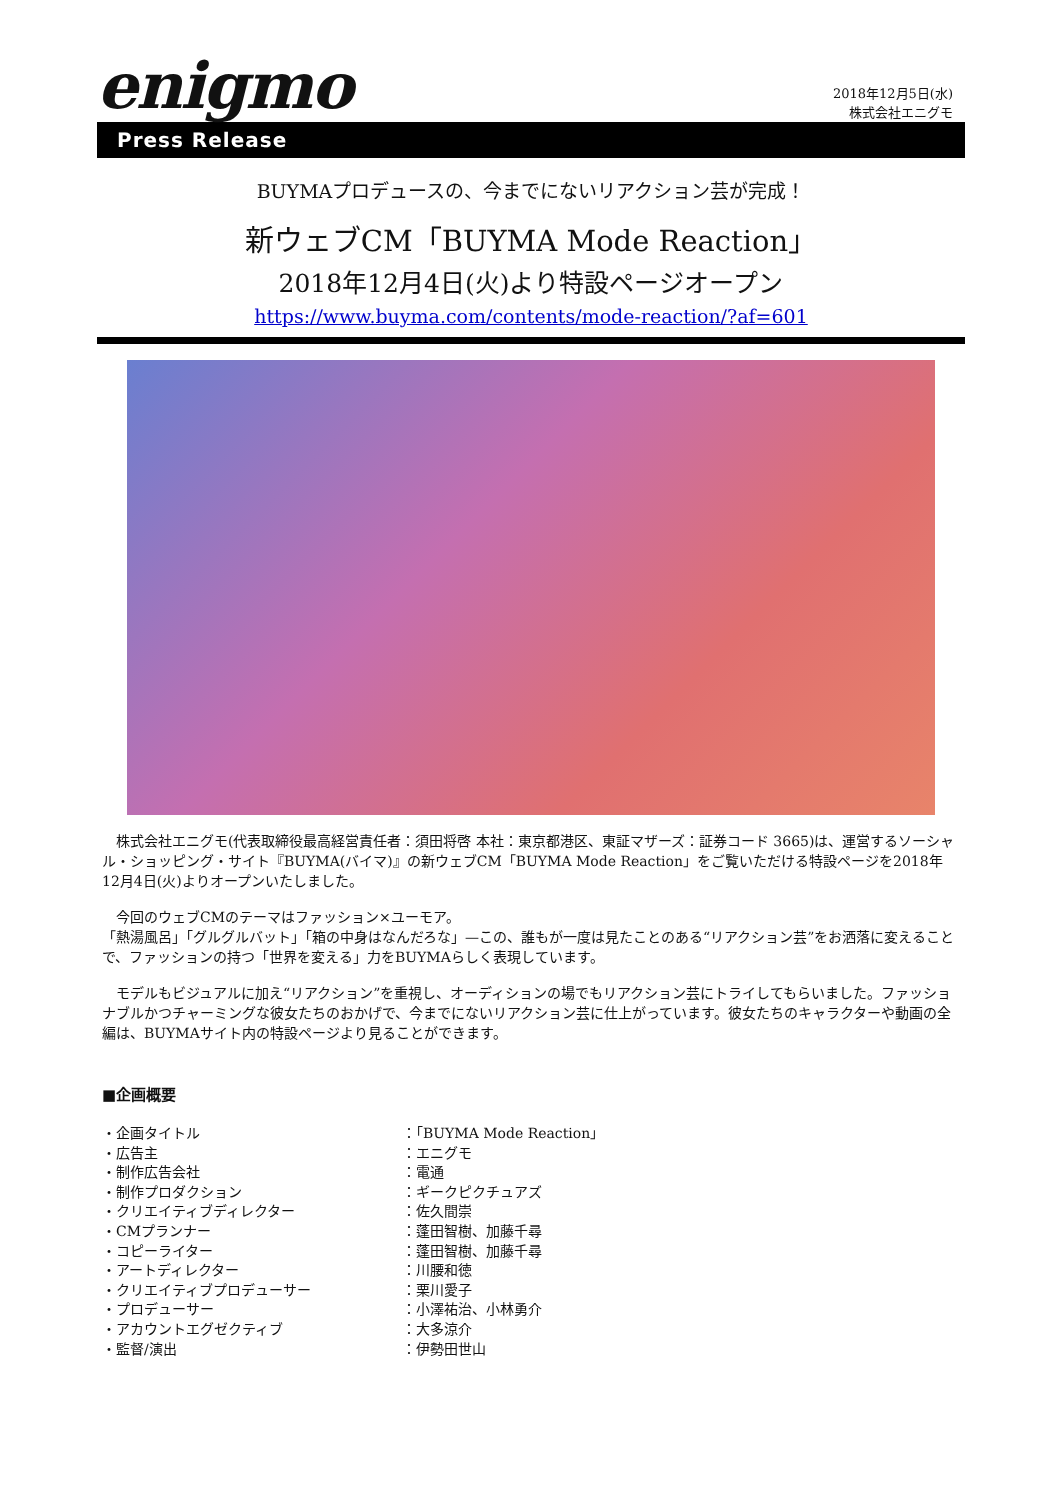enigmo
2018年12月5日(水)
株式会社エニグモ
Press Release
BUYMAプロデュースの、今までにないリアクション芸が完成！
新ウェブCM「BUYMA Mode Reaction」
2018年12月4日(火)より特設ページオープン
https://www.buyma.com/contents/mode-reaction/?af=601
　株式会社エニグモ(代表取締役最高経営責任者：須田将啓 本社：東京都港区、東証マザーズ：証券コード 3665)は、運営するソーシャル・ショッピング・サイト『BUYMA(バイマ)』の新ウェブCM「BUYMA Mode Reaction」をご覧いただける特設ページを2018年12月4日(火)よりオープンいたしました。
　今回のウェブCMのテーマはファッション×ユーモア。
「熱湯風呂」「グルグルバット」「箱の中身はなんだろな」—この、誰もが一度は見たことのある“リアクション芸”をお洒落に変えることで、ファッションの持つ「世界を変える」力をBUYMAらしく表現しています。
　モデルもビジュアルに加え“リアクション”を重視し、オーディションの場でもリアクション芸にトライしてもらいました。ファッショナブルかつチャーミングな彼女たちのおかげで、今までにないリアクション芸に仕上がっています。彼女たちのキャラクターや動画の全編は、BUYMAサイト内の特設ページより見ることができます。
■企画概要
・企画タイトル ：「BUYMA Mode Reaction」
・広告主 ：エニグモ
・制作広告会社 ：電通
・制作プロダクション ：ギークピクチュアズ
・クリエイティブディレクター ：佐久間崇
・CMプランナー ：蓬田智樹、加藤千尋
・コピーライター ：蓬田智樹、加藤千尋
・アートディレクター ：川腰和徳
・クリエイティブプロデューサー ：栗川愛子
・プロデューサー ：小澤祐治、小林勇介
・アカウントエグゼクティブ ：大多涼介
・監督/演出 ：伊勢田世山